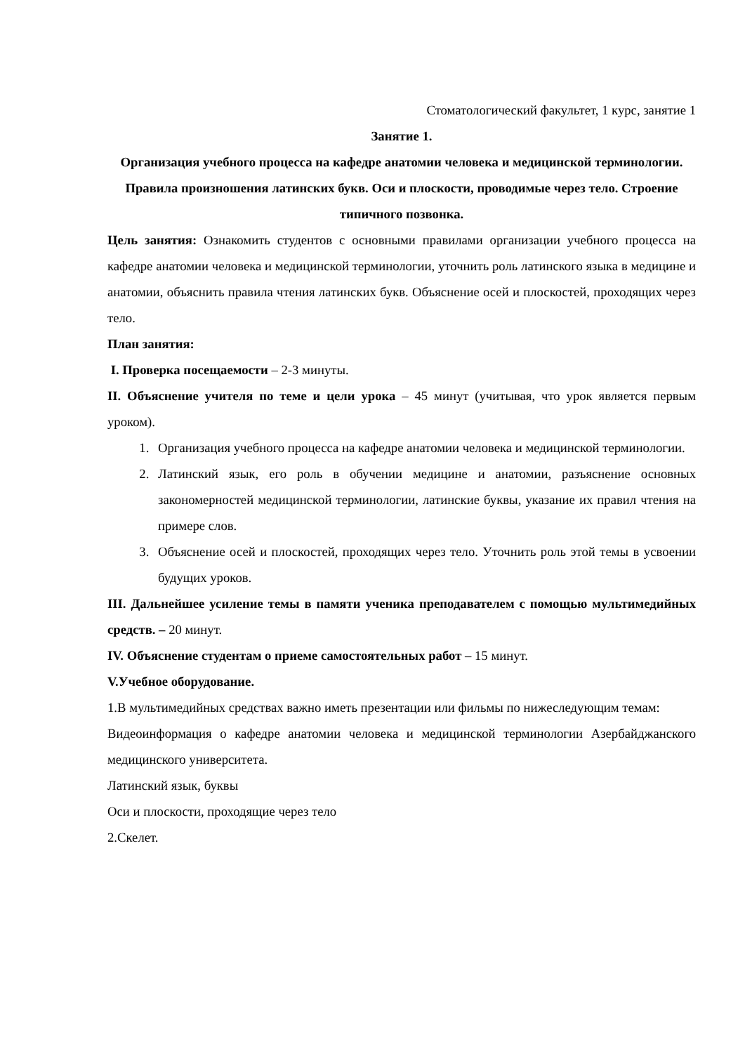Стоматологический факультет, 1 курс, занятие 1
Занятие 1.
Организация учебного процесса на кафедре анатомии человека и медицинской терминологии. Правила произношения латинских букв. Оси и плоскости, проводимые через тело. Строение типичного позвонка.
Цель занятия: Ознакомить студентов с основными правилами организации учебного процесса на кафедре анатомии человека и медицинской терминологии, уточнить роль латинского языка в медицине и анатомии, объяснить правила чтения латинских букв. Объяснение осей и плоскостей, проходящих через тело.
План занятия:
I. Проверка посещаемости – 2-3 минуты.
II. Объяснение учителя по теме и цели урока – 45 минут (учитывая, что урок является первым уроком).
1. Организация учебного процесса на кафедре анатомии человека и медицинской терминологии.
2. Латинский язык, его роль в обучении медицине и анатомии, разъяснение основных закономерностей медицинской терминологии, латинские буквы, указание их правил чтения на примере слов.
3. Объяснение осей и плоскостей, проходящих через тело. Уточнить роль этой темы в усвоении будущих уроков.
III. Дальнейшее усиление темы в памяти ученика преподавателем с помощью мультимедийных средств. – 20 минут.
IV. Объяснение студентам о приеме самостоятельных работ – 15 минут.
V.Учебное оборудование.
1.В мультимедийных средствах важно иметь презентации или фильмы по нижеследующим темам:
Видеоинформация о кафедре анатомии человека и медицинской терминологии Азербайджанского медицинского университета.
Латинский язык, буквы
Оси и плоскости, проходящие через тело
2.Скелет.